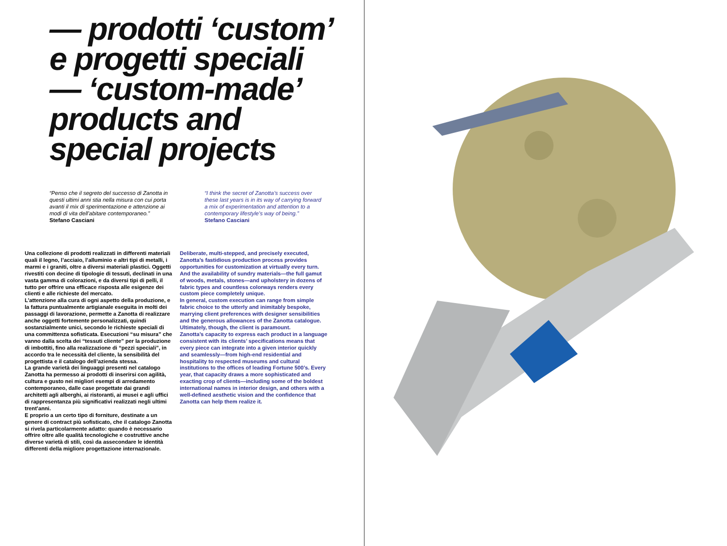— prodotti ‘custom’
e progetti speciali
— ‘custom-made’
products and
special projects
“Penso che il segreto del successo di Zanotta in questi ultimi anni stia nella misura con cui porta avanti il mix di sperimentazione e attenzione ai modi di vita dell’abitare contemporaneo.”
Stefano Casciani
“I think the secret of Zanotta’s success over these last years is in its way of carrying forward a mix of experimentation and attention to a contemporary lifestyle’s way of being.”
Stefano Casciani
Una collezione di prodotti realizzati in differenti materiali quali il legno, l’acciaio, l’alluminio e altri tipi di metalli, i marmi e i graniti, oltre a diversi materiali plastici. Oggetti rivestiti con decine di tipologie di tessuti, declinati in una vasta gamma di colorazioni, e da diversi tipi di pelli, il tutto per offrire una efficace risposta alle esigenze dei clienti e alle richieste del mercato.
L’attenzione alla cura di ogni aspetto della produzione, e la fattura puntualmente artigianale eseguita in molti dei passaggi di lavorazione, permette a Zanotta di realizzare anche oggetti fortemente personalizzati, quindi sostanzialmente unici, secondo le richieste speciali di una committenza sofisticata. Esecuzioni “su misura” che vanno dalla scelta dei “tessuti cliente” per la produzione di imbottiti, fino alla realizzazione di “pezzi speciali”, in accordo tra le necessità del cliente, la sensibilità del progettista e il catalogo dell’azienda stessa.
La grande varietà dei linguaggi presenti nel catalogo Zanotta ha permesso ai prodotti di inserirsi con agilità, cultura e gusto nei migliori esempi di arredamento contemporaneo, dalle case progettate dai grandi architetti agli alberghi, ai ristoranti, ai musei e agli uffici di rappresentanza più significativi realizzati negli ultimi trent’anni.
E proprio a un certo tipo di forniture, destinate a un genere di contract più sofisticato, che il catalogo Zanotta si rivela particolarmente adatto: quando è necessario offrire oltre alle qualità tecnologiche e costruttive anche diverse varietà di stili, così da assecondare le identità differenti della migliore progettazione internazionale.
Deliberate, multi-stepped, and precisely executed, Zanotta’s fastidious production process provides opportunities for customization at virtually every turn. And the availability of sundry materials—the full gamut of woods, metals, stones—and upholstery in dozens of fabric types and countless colorways renders every custom piece completely unique.
In general, custom execution can range from simple fabric choice to the utterly and inimitably bespoke, marrying client preferences with designer sensibilities and the generous allowances of the Zanotta catalogue. Ultimately, though, the client is paramount.
Zanotta’s capacity to express each product in a language consistent with its clients’ specifications means that every piece can integrate into a given interior quickly and seamlessly—from high-end residential and hospitality to respected museums and cultural institutions to the offices of leading Fortune 500’s. Every year, that capacity draws a more sophisticated and exacting crop of clients—including some of the boldest international names in interior design, and others with a well-defined aesthetic vision and the confidence that Zanotta can help them realize it.